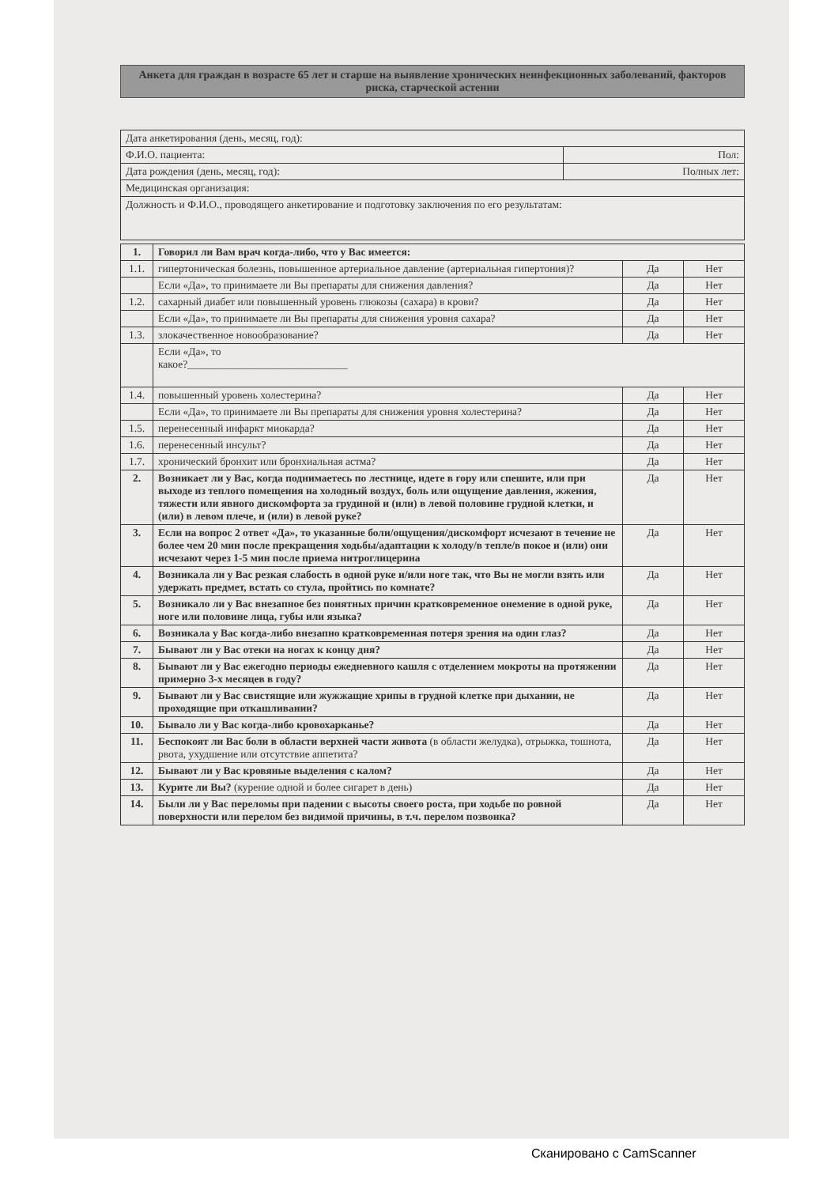Анкета для граждан в возрасте 65 лет и старше на выявление хронических неинфекционных заболеваний, факторов риска, старческой астении
| Дата анкетирования (день, месяц, год): | |
| Ф.И.О. пациента: | Пол: |
| Дата рождения (день, месяц, год): | Полных лет: |
| Медицинская организация: | |
| Должность и Ф.И.О., проводящего анкетирование и подготовку заключения по его результатам: | |
| 1. | Говорил ли Вам врач когда-либо, что у Вас имеется: | | |
| 1.1. | гипертоническая болезнь, повышенное артериальное давление (артериальная гипертония)? | Да | Нет |
| | Если «Да», то принимаете ли Вы препараты для снижения давления? | Да | Нет |
| 1.2. | сахарный диабет или повышенный уровень глюкозы (сахара) в крови? | Да | Нет |
| | Если «Да», то принимаете ли Вы препараты для снижения уровня сахара? | Да | Нет |
| 1.3. | злокачественное новообразование? | Да | Нет |
| | Если «Да», то какое?______________________________ | | |
| 1.4. | повышенный уровень холестерина? | Да | Нет |
| | Если «Да», то принимаете ли Вы препараты для снижения уровня холестерина? | Да | Нет |
| 1.5. | перенесенный инфаркт миокарда? | Да | Нет |
| 1.6. | перенесенный инсульт? | Да | Нет |
| 1.7. | хронический бронхит или бронхиальная астма? | Да | Нет |
| 2. | Возникает ли у Вас, когда поднимаетесь по лестнице, идете в гору или спешите, или при выходе из теплого помещения на холодный воздух, боль или ощущение давления, жжения, тяжести или явного дискомфорта за грудиной и (или) в левой половине грудной клетки, и (или) в левом плече, и (или) в левой руке? | Да | Нет |
| 3. | Если на вопрос 2 ответ «Да», то указанные боли/ощущения/дискомфорт исчезают в течение не более чем 20 мин после прекращения ходьбы/адаптации к холоду/в тепле/в покое и (или) они исчезают через 1-5 мин после приема нитроглицерина | Да | Нет |
| 4. | Возникала ли у Вас резкая слабость в одной руке и/или ноге так, что Вы не могли взять или удержать предмет, встать со стула, пройтись по комнате? | Да | Нет |
| 5. | Возникало ли у Вас внезапное без понятных причин кратковременное онемение в одной руке, ноге или половине лица, губы или языка? | Да | Нет |
| 6. | Возникала у Вас когда-либо внезапно кратковременная потеря зрения на один глаз? | Да | Нет |
| 7. | Бывают ли у Вас отеки на ногах к концу дня? | Да | Нет |
| 8. | Бывают ли у Вас ежегодно периоды ежедневного кашля с отделением мокроты на протяжении примерно 3-х месяцев в году? | Да | Нет |
| 9. | Бывают ли у Вас свистящие или жужжащие хрипы в грудной клетке при дыхании, не проходящие при откашливании? | Да | Нет |
| 10. | Бывало ли у Вас когда-либо кровохарканье? | Да | Нет |
| 11. | Беспокоят ли Вас боли в области верхней части живота (в области желудка), отрыжка, тошнота, рвота, ухудшение или отсутствие аппетита? | Да | Нет |
| 12. | Бывают ли у Вас кровяные выделения с калом? | Да | Нет |
| 13. | Курите ли Вы? (курение одной и более сигарет в день) | Да | Нет |
| 14. | Были ли у Вас переломы при падении с высоты своего роста, при ходьбе по ровной поверхности или перелом без видимой причины, в т.ч. перелом позвонка? | Да | Нет |
Сканировано с CamScanner